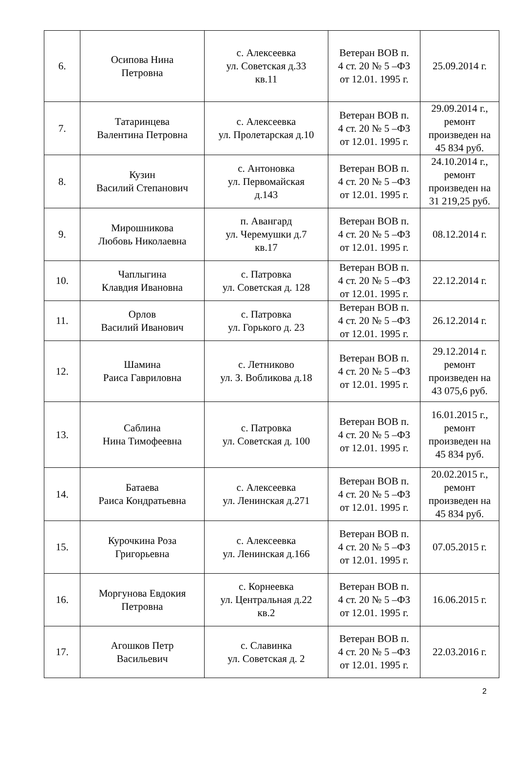| 6. | Осипова Нина Петровна | с. Алексеевка ул. Советская д.33 кв.11 | Ветеран ВОВ п. 4 ст. 20 № 5 –ФЗ от 12.01. 1995 г. | 25.09.2014 г. |
| 7. | Татаринцева Валентина Петровна | с. Алексеевка ул. Пролетарская д.10 | Ветеран ВОВ п. 4 ст. 20 № 5 –ФЗ от 12.01. 1995 г. | 29.09.2014 г., ремонт произведен на 45 834 руб. |
| 8. | Кузин Василий Степанович | с. Антоновка ул. Первомайская д.143 | Ветеран ВОВ п. 4 ст. 20 № 5 –ФЗ от 12.01. 1995 г. | 24.10.2014 г., ремонт произведен на 31 219,25 руб. |
| 9. | Мирошникова Любовь Николаевна | п. Авангард ул. Черемушки д.7 кв.17 | Ветеран ВОВ п. 4 ст. 20 № 5 –ФЗ от 12.01. 1995 г. | 08.12.2014 г. |
| 10. | Чаплыгина Клавдия Ивановна | с. Патровка ул. Советская д. 128 | Ветеран ВОВ п. 4 ст. 20 № 5 –ФЗ от 12.01. 1995 г. | 22.12.2014 г. |
| 11. | Орлов Василий Иванович | с. Патровка ул. Горького д. 23 | Ветеран ВОВ п. 4 ст. 20 № 5 –ФЗ от 12.01. 1995 г. | 26.12.2014 г. |
| 12. | Шамина Раиса Гавриловна | с. Летниково ул. З. Вобликова д.18 | Ветеран ВОВ п. 4 ст. 20 № 5 –ФЗ от 12.01. 1995 г. | 29.12.2014 г. ремонт произведен на 43 075,6 руб. |
| 13. | Саблина Нина Тимофеевна | с. Патровка ул. Советская д. 100 | Ветеран ВОВ п. 4 ст. 20 № 5 –ФЗ от 12.01. 1995 г. | 16.01.2015 г., ремонт произведен на 45 834 руб. |
| 14. | Батаева Раиса Кондратьевна | с. Алексеевка ул. Ленинская д.271 | Ветеран ВОВ п. 4 ст. 20 № 5 –ФЗ от 12.01. 1995 г. | 20.02.2015 г., ремонт произведен на 45 834 руб. |
| 15. | Курочкина Роза Григорьевна | с. Алексеевка ул. Ленинская д.166 | Ветеран ВОВ п. 4 ст. 20 № 5 –ФЗ от 12.01. 1995 г. | 07.05.2015 г. |
| 16. | Моргунова Евдокия Петровна | с. Корнеевка ул. Центральная д.22 кв.2 | Ветеран ВОВ п. 4 ст. 20 № 5 –ФЗ от 12.01. 1995 г. | 16.06.2015 г. |
| 17. | Агошков Петр Васильевич | с. Славинка ул. Советская д. 2 | Ветеран ВОВ п. 4 ст. 20 № 5 –ФЗ от 12.01. 1995 г. | 22.03.2016 г. |
2